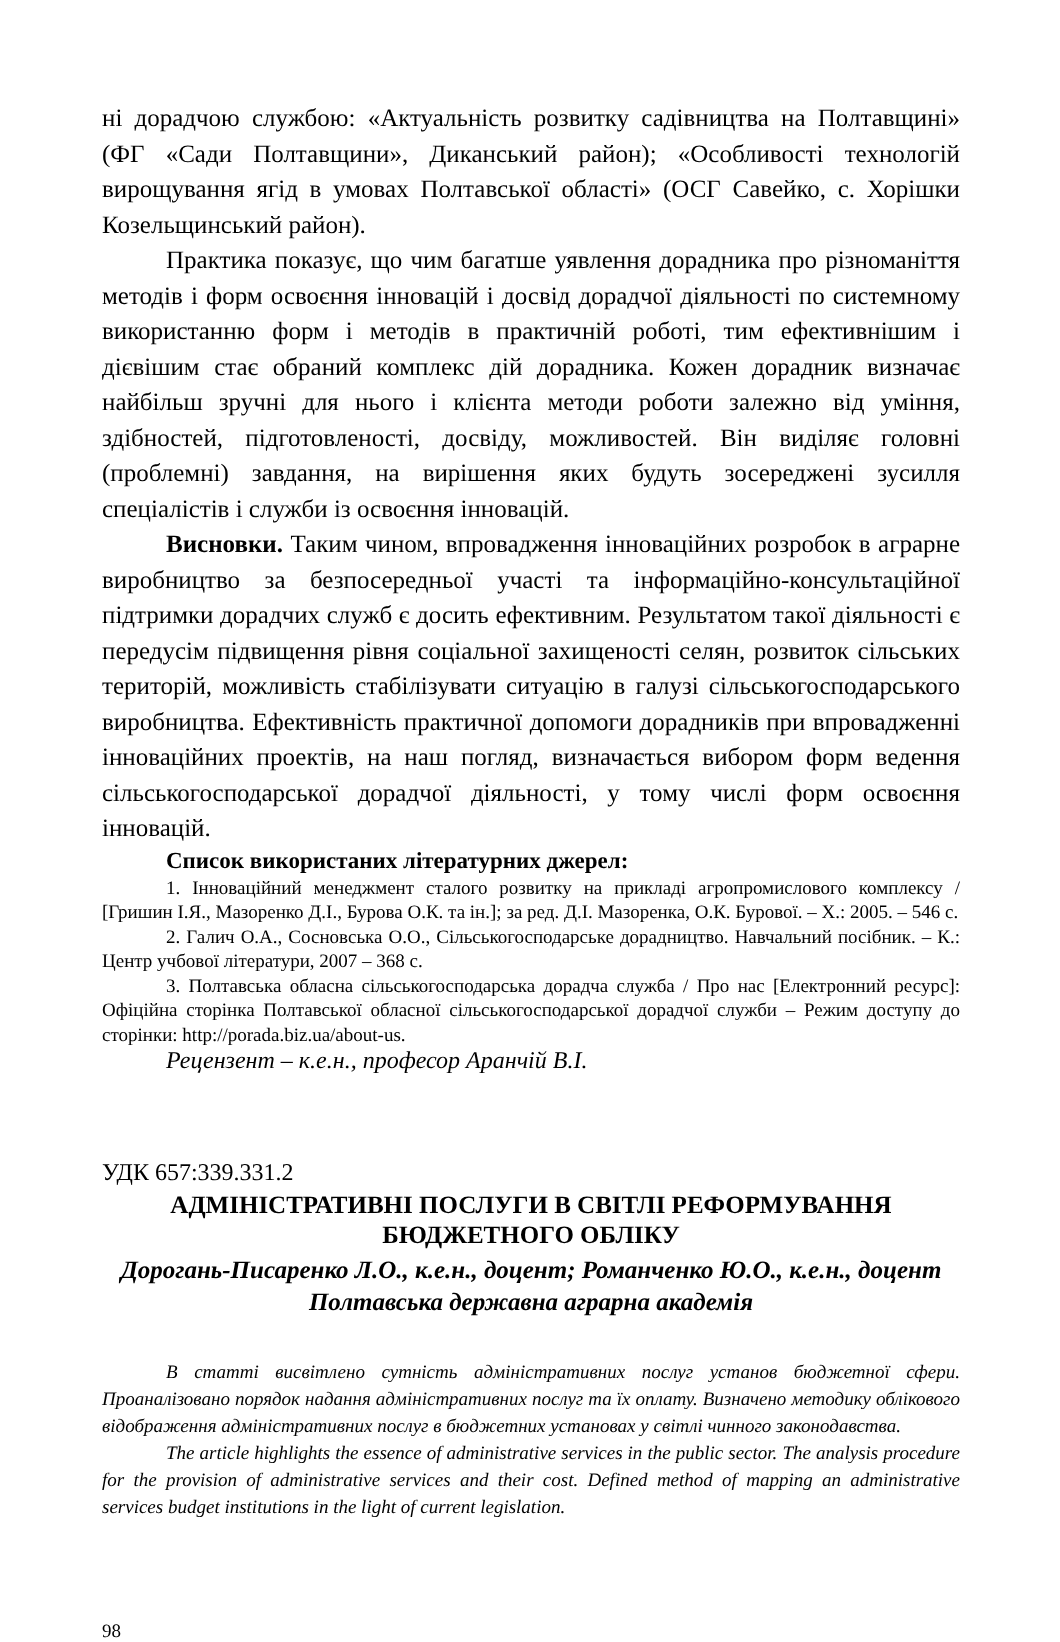ні дорадчою службою: «Актуальність розвитку садівництва на Полтавщині» (ФГ «Сади Полтавщини», Диканський район); «Особливості технологій вирощування ягід в умовах Полтавської області» (ОСГ Савейко, с. Хорішки Козельщинський район).
Практика показує, що чим багатше уявлення дорадника про різноманіття методів і форм освоєння інновацій і досвід дорадчої діяльності по системному використанню форм і методів в практичній роботі, тим ефективнішим і дієвішим стає обраний комплекс дій дорадника. Кожен дорадник визначає найбільш зручні для нього і клієнта методи роботи залежно від уміння, здібностей, підготовленості, досвіду, можливостей. Він виділяє головні (проблемні) завдання, на вирішення яких будуть зосереджені зусилля спеціалістів і служби із освоєння інновацій.
Висновки. Таким чином, впровадження інноваційних розробок в аграрне виробництво за безпосередньої участі та інформаційно-консультаційної підтримки дорадчих служб є досить ефективним. Результатом такої діяльності є передусім підвищення рівня соціальної захищеності селян, розвиток сільських територій, можливість стабілізувати ситуацію в галузі сільськогосподарського виробництва. Ефективність практичної допомоги дорадників при впровадженні інноваційних проектів, на наш погляд, визначається вибором форм ведення сільськогосподарської дорадчої діяльності, у тому числі форм освоєння інновацій.
Список використаних літературних джерел:
1. Інноваційний менеджмент сталого розвитку на прикладі агропромислового комплексу / [Гришин І.Я., Мазоренко Д.І., Бурова О.К. та ін.]; за ред. Д.І. Мазоренка, О.К. Бурової. – Х.: 2005. – 546 с.
2. Галич О.А., Сосновська О.О., Сільськогосподарське дорадництво. Навчальний посібник. – К.: Центр учбової літератури, 2007 – 368 с.
3. Полтавська обласна сільськогосподарська дорадча служба / Про нас [Електронний ресурс]: Офіційна сторінка Полтавської обласної сільськогосподарської дорадчої служби – Режим доступу до сторінки: http://porada.biz.ua/about-us.
Рецензент – к.е.н., професор Аранчій В.І.
УДК 657:339.331.2
АДМІНІСТРАТИВНІ ПОСЛУГИ В СВІТЛІ РЕФОРМУВАННЯ
БЮДЖЕТНОГО ОБЛІКУ
Дорогань-Писаренко Л.О., к.е.н., доцент; Романченко Ю.О., к.е.н., доцент
Полтавська державна аграрна академія
В статті висвітлено сутність адміністративних послуг установ бюджетної сфери. Проаналізовано порядок надання адміністративних послуг та їх оплату. Визначено методику облікового відображення адміністративних послуг в бюджетних установах у світлі чинного законодавства.
The article highlights the essence of administrative services in the public sector. The analysis procedure for the provision of administrative services and their cost. Defined method of mapping an administrative services budget institutions in the light of current legislation.
98